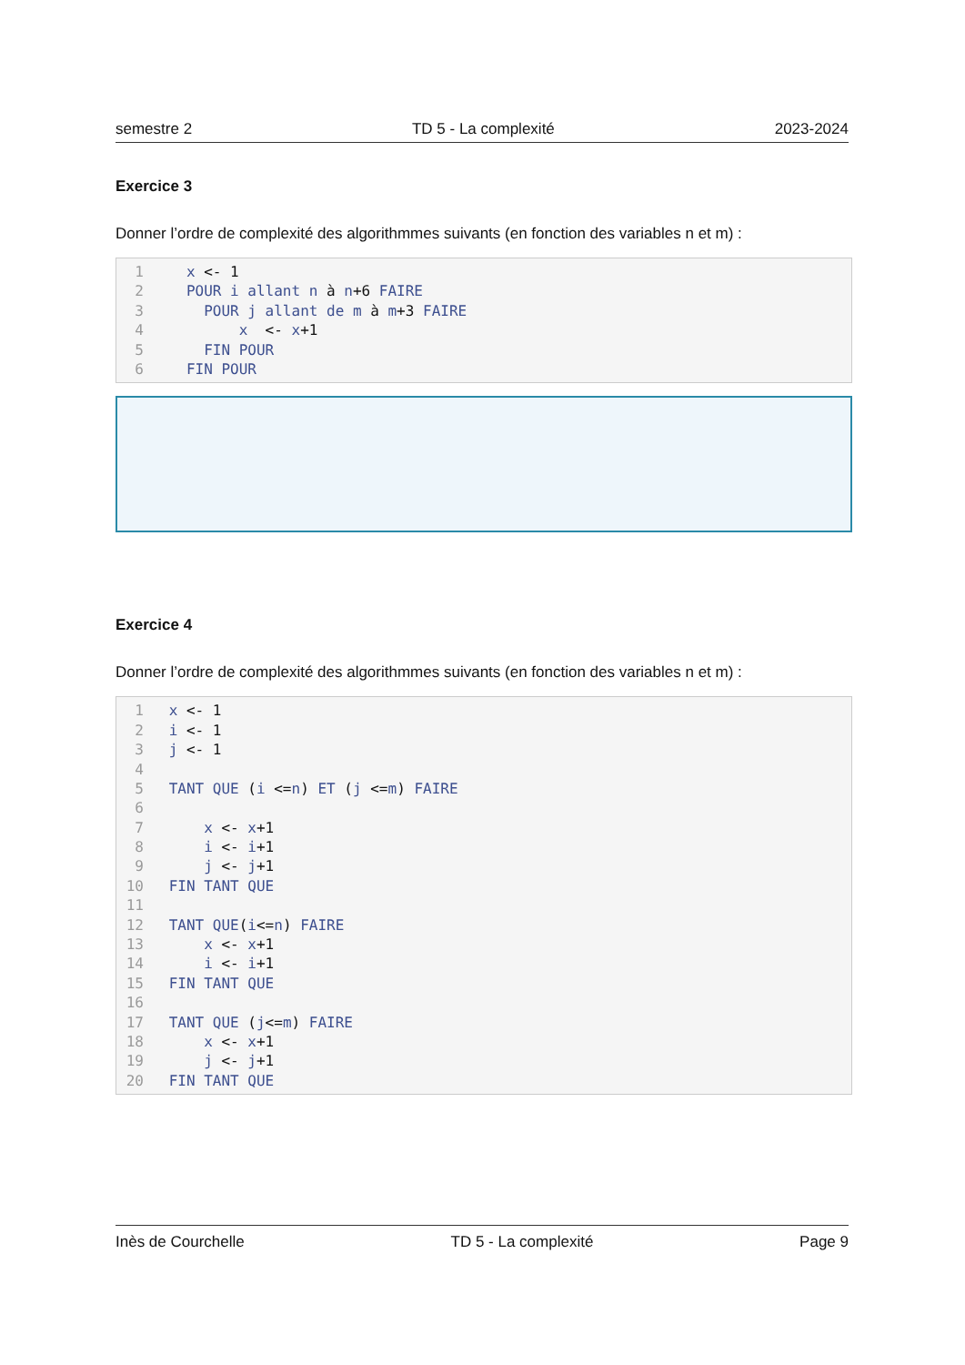semestre 2 TD 5 - La complexité 2023-2024
Exercice 3
Donner l’ordre de complexité des algorithmmes suivants (en fonction des variables n et m) :
1 x <- 1
2 POUR i allant n à n +6 FAIRE
3 POUR j allant de m à m +3 FAIRE
4 x <- x +1
5 FIN POUR
6 FIN POUR
Exercice 4
Donner l’ordre de complexité des algorithmmes suivants (en fonction des variables n et m) :
1 x <- 1
2 i <- 1
3 j <- 1
4
5 TANT QUE (i <= n) ET (j <= m) FAIRE
6
7 x <- x +1
8 i <- i +1
9 j <- j +1
10 FIN TANT QUE
11
12 TANT QUE (i <= n) FAIRE
13 x <- x +1
14 i <- i +1
15 FIN TANT QUE
16
17 TANT QUE (j <= m) FAIRE
18 x <- x +1
19 j <- j +1
20 FIN TANT QUE
Inès de Courchelle TD 5 - La complexité Page 9